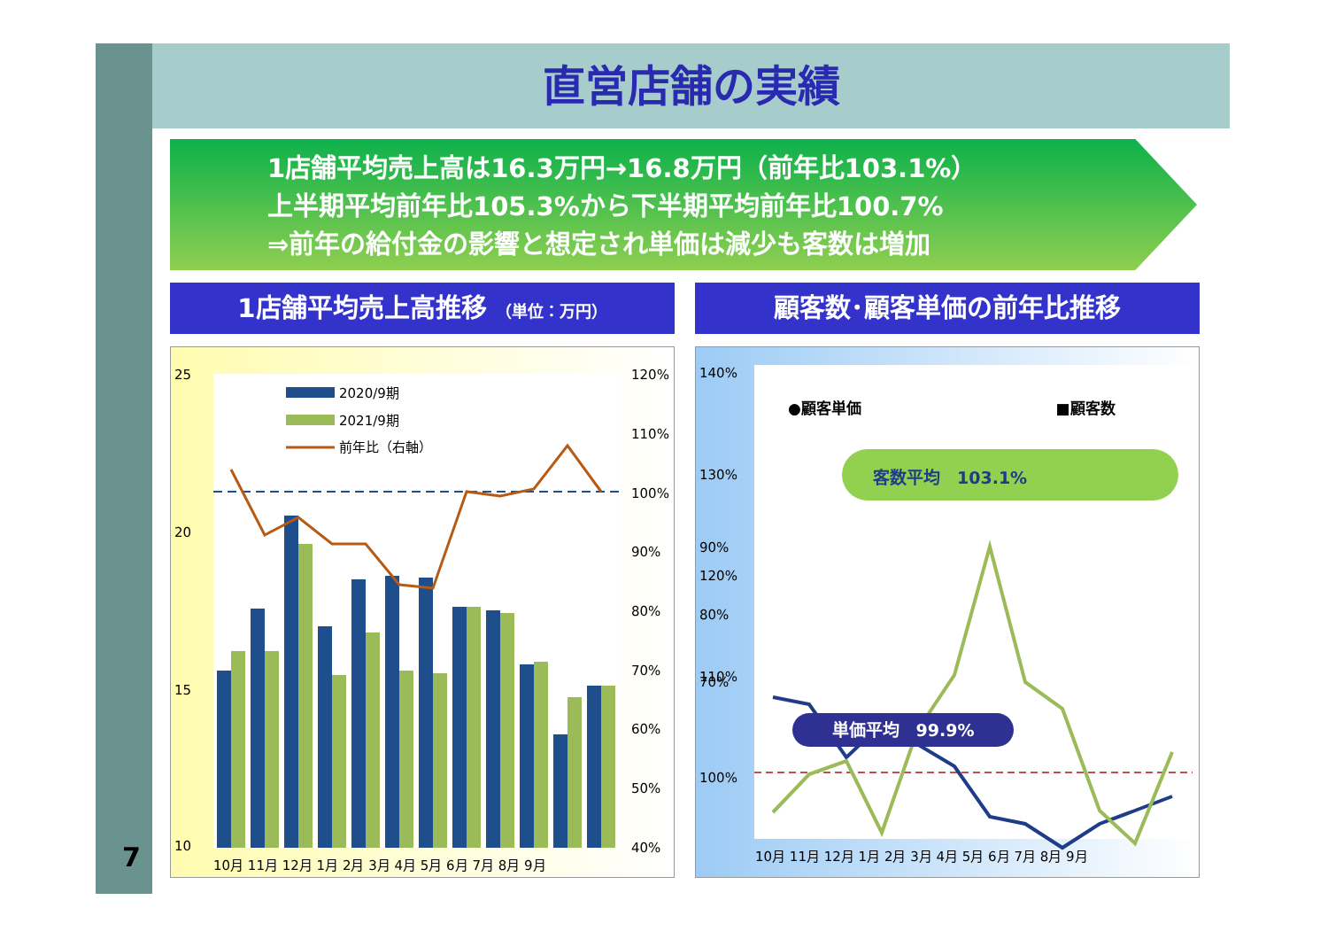直営店舗の実績
1店舗平均売上高は16.3万円→16.8万円（前年比103.1%）
上半期平均前年比105.3%から下半期平均前年比100.7%
⇒前年の給付金の影響と想定され単価は減少も客数は増加
1店舗平均売上高推移 （単位：万円） 顧客数･顧客単価の前年比推移
25
20
15
10
120%
110%
100%
90%
80%
70%
60%
50%
40%
2020/9期
2021/9期
前年比（右軸）
10月 11月 12月 1月 2月 3月 4月 5月 6月 7月 8月 9月
140%
130%
120%
110%
100%
●顧客単価
■顧客数
客数平均　103.1%
90%
80%
70%
単価平均　99.9%
10月 11月 12月 1月 2月 3月 4月 5月 6月 7月 8月 9月
7